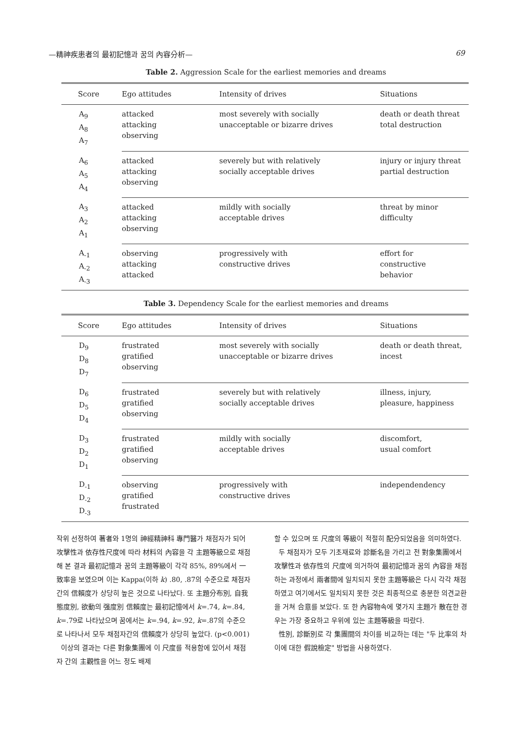—精神疾患者의 最初記憶과 꿈의 內容分析— 69
Table 2. Aggression Scale for the earliest memories and dreams
| Score | Ego attitudes | Intensity of drives | Situations |
| --- | --- | --- | --- |
| A<sub>9</sub> A<sub>8</sub> A<sub>7</sub> | attacked attacking observing | most severely with socially unacceptable or bizarre drives | death or death threat total destruction |
| A<sub>6</sub> A<sub>5</sub> A<sub>4</sub> | attacked attacking observing | severely but with relatively socially acceptable drives | injury or injury threat partial destruction |
| A<sub>3</sub> A<sub>2</sub> A<sub>1</sub> | attacked attacking observing | mildly with socially acceptable drives | threat by minor difficulty |
| A<sub>-1</sub> A<sub>-2</sub> A<sub>-3</sub> | observing attacking attacked | progressively with constructive drives | effort for constructive behavior |
Table 3. Dependency Scale for the earliest memories and dreams
| Score | Ego attitudes | Intensity of drives | Situations |
| --- | --- | --- | --- |
| D<sub>9</sub> D<sub>8</sub> D<sub>7</sub> | frustrated gratified observing | most severely with socially unacceptable or bizarre drives | death or death threat, incest |
| D<sub>6</sub> D<sub>5</sub> D<sub>4</sub> | frustrated gratified observing | severely but with relatively socially acceptable drives | illness, injury, pleasure, happiness |
| D<sub>3</sub> D<sub>2</sub> D<sub>1</sub> | frustrated gratified observing | mildly with socially acceptable drives | discomfort, usual comfort |
| D<sub>-1</sub> D<sub>-2</sub> D<sub>-3</sub> | observing gratified frustrated | progressively with constructive drives | independendency |
작위 선정하여 著者와 1명의 神經精神科 專門醫가 채점자가 되어 攻擊性과 依存性尺度에 따라 材料의 內容을 각 主題等級으로 채점해 본 결과 最初記憶과 꿈의 主題等級이 각각 85%, 89%에서 一致率을 보였으며 이는 Kappa(이하 k) .80, .87의 수준으로 채점자 간의 信賴度가 상당히 높은 것으로 나타났다. 또 主題分布別, 自我態度別, 欲動의 强度別 信賴度는 最初記憶에서 k=.74, k=.84, k=.79로 나타났으며 꿈에서는 k=.94, k=.92, k=.87의 수준으로 나타나서 모두 채점자간의 信賴度가 상당히 높았다. (p<0.001)
이상의 결과는 다른 對象集團에 이 尺度를 적용함에 있어서 채점자 간의 主觀性을 어느 정도 배제
할 수 있으며 또 尺度의 等級이 적절히 配分되었음을 의미하였다.
두 채점자가 모두 기초재료와 診斷名을 가리고 전 對象集團에서 攻擊性과 依存性의 尺度에 의거하여 最初記憶과 꿈의 內容을 채점하는 과정에서 兩者間에 일치되지 못한 主題等級은 다시 각각 채점하였고 여기에서도 일치되지 못한 것은 최종적으로 충분한 의견교환을 거쳐 合意를 보았다. 또 한 內容物속에 몇가지 主題가 散在한 경우는 가장 중요하고 우위에 있는 主題等級을 따랐다.
性別, 診斷別로 각 集團間의 차이를 비교하는 데는 "두 比率의 차이에 대한 假說檢定" 방법을 사용하였다.